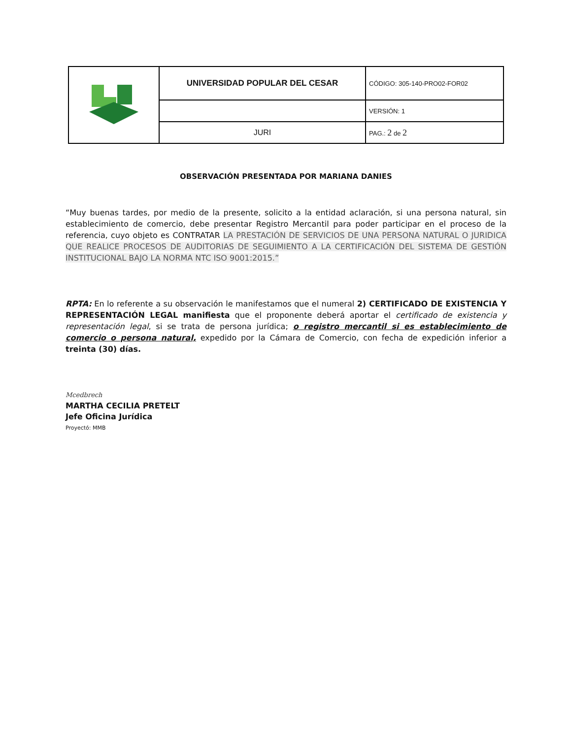| | UNIVERSIDAD POPULAR DEL CESAR | CÓDIGO: 305-140-PRO02-FOR02 |
| | | VERSIÓN: 1 |
| | JURI | PAG.: 2 de 2 |
OBSERVACIÓN PRESENTADA POR MARIANA DANIES
“Muy buenas tardes, por medio de la presente, solicito a la entidad aclaración, si una persona natural, sin establecimiento de comercio, debe presentar Registro Mercantil para poder participar en el proceso de la referencia, cuyo objeto es CONTRATAR LA PRESTACIÓN DE SERVICIOS DE UNA PERSONA NATURAL O JURIDICA QUE REALICE PROCESOS DE AUDITORIAS DE SEGUIMIENTO A LA CERTIFICACIÓN DEL SISTEMA DE GESTIÓN INSTITUCIONAL BAJO LA NORMA NTC ISO 9001:2015.”
RPTA: En lo referente a su observación le manifestamos que el numeral 2) CERTIFICADO DE EXISTENCIA Y REPRESENTACIÓN LEGAL manifiesta que el proponente deberá aportar el certificado de existencia y representación legal, si se trata de persona jurídica; o registro mercantil si es establecimiento de comercio o persona natural, expedido por la Cámara de Comercio, con fecha de expedición inferior a treinta (30) días.
Mcedbrech
MARTHA CECILIA PRETELT
Jefe Oficina Jurídica
Proyectó: MMB